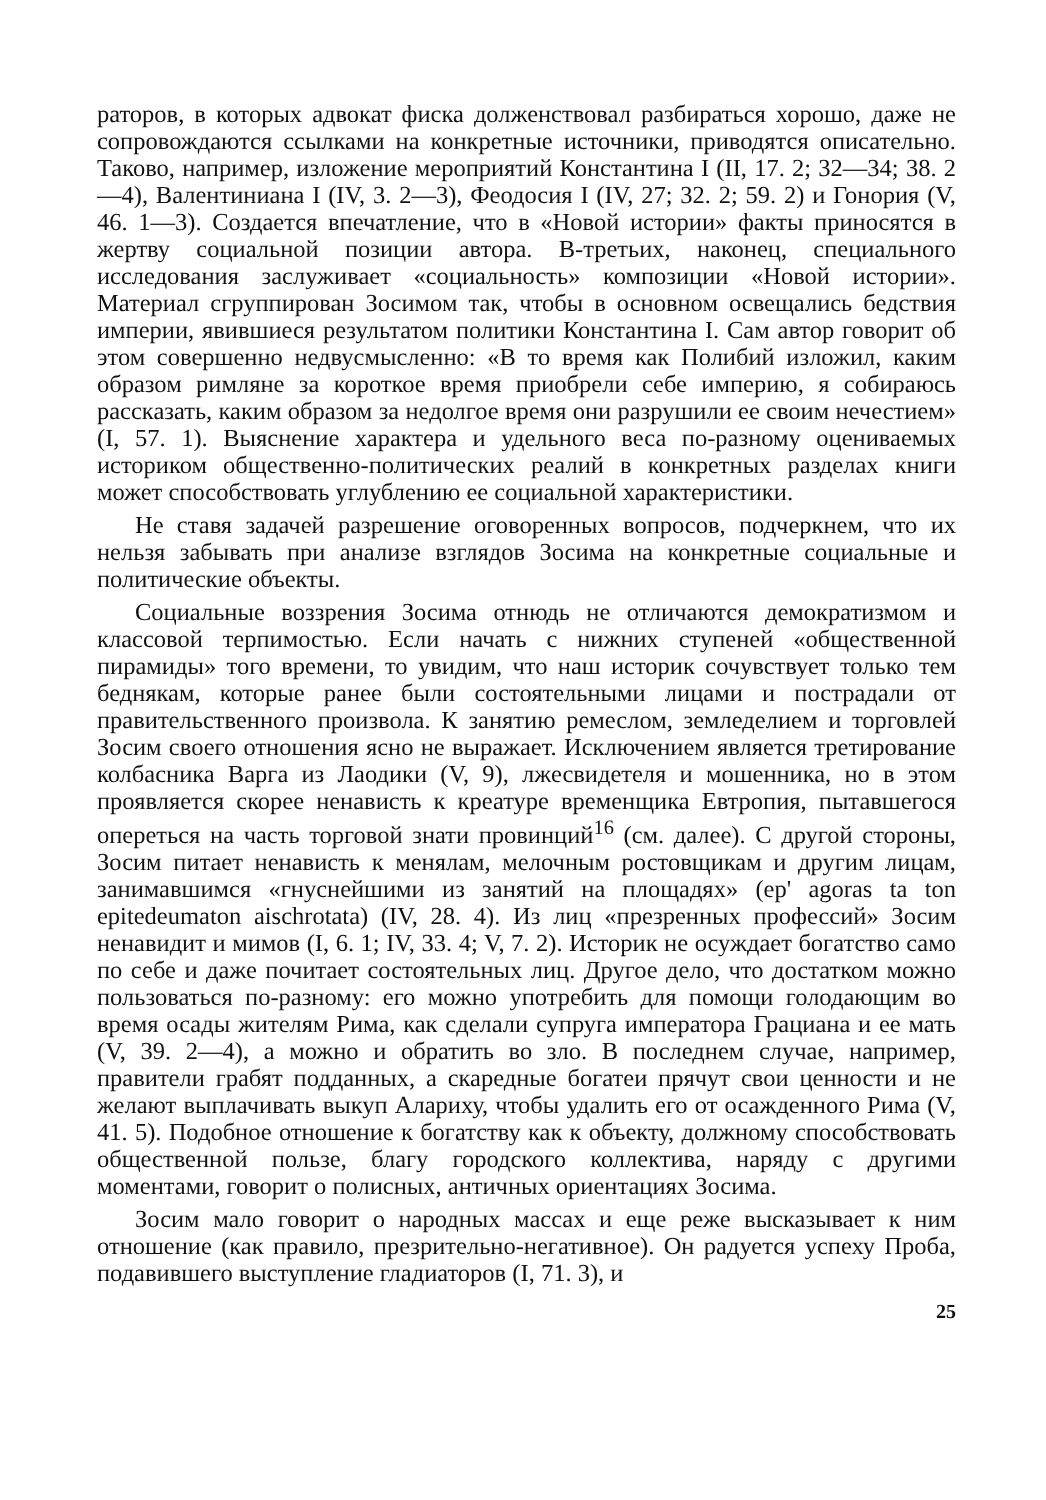раторов, в которых адвокат фиска долженствовал разбираться хорошо, даже не сопровождаются ссылками на конкретные источники, приводятся описательно. Таково, например, изложение мероприятий Константина I (II, 17. 2; 32—34; 38. 2—4), Валентиниана I (IV, 3. 2—3), Феодосия I (IV, 27; 32. 2; 59. 2) и Гонория (V, 46. 1—3). Создается впечатление, что в «Новой истории» факты приносятся в жертву социальной позиции автора. В-третьих, наконец, специального исследования заслуживает «социальность» композиции «Новой истории». Материал сгруппирован Зосимом так, чтобы в основном освещались бедствия империи, явившиеся результатом политики Константина I. Сам автор говорит об этом совершенно недвусмысленно: «В то время как Полибий изложил, каким образом римляне за короткое время приобрели себе империю, я собираюсь рассказать, каким образом за недолгое время они разрушили ее своим нечестием» (I, 57. 1). Выяснение характера и удельного веса по-разному оцениваемых историком общественно-политических реалий в конкретных разделах книги может способствовать углублению ее социальной характеристики.
Не ставя задачей разрешение оговоренных вопросов, подчеркнем, что их нельзя забывать при анализе взглядов Зосима на конкретные социальные и политические объекты.
Социальные воззрения Зосима отнюдь не отличаются демократизмом и классовой терпимостью. Если начать с нижних ступеней «общественной пирамиды» того времени, то увидим, что наш историк сочувствует только тем беднякам, которые ранее были состоятельными лицами и пострадали от правительственного произвола. К занятию ремеслом, земледелием и торговлей Зосим своего отношения ясно не выражает. Исключением является третирование колбасника Варга из Лаодики (V, 9), лжесвидетеля и мошенника, но в этом проявляется скорее ненависть к креатуре временщика Евтропия, пытавшегося опереться на часть торговой знати провинций<sup>16</sup> (см. далее). С другой стороны, Зосим питает ненависть к менялам, мелочным ростовщикам и другим лицам, занимавшимся «гнуснейшими из занятий на площадях» (ep' agoras ta ton epitedeumaton aischrotata) (IV, 28. 4). Из лиц «презренных профессий» Зосим ненавидит и мимов (I, 6. 1; IV, 33. 4; V, 7. 2). Историк не осуждает богатство само по себе и даже почитает состоятельных лиц. Другое дело, что достатком можно пользоваться по-разному: его можно употребить для помощи голодающим во время осады жителям Рима, как сделали супруга императора Грациана и ее мать (V, 39. 2—4), а можно и обратить во зло. В последнем случае, например, правители грабят подданных, а скаредные богатеи прячут свои ценности и не желают выплачивать выкуп Алариху, чтобы удалить его от осажденного Рима (V, 41. 5). Подобное отношение к богатству как к объекту, должному способствовать общественной пользе, благу городского коллектива, наряду с другими моментами, говорит о полисных, античных ориентациях Зосима.
Зосим мало говорит о народных массах и еще реже высказывает к ним отношение (как правило, презрительно-негативное). Он радуется успеху Проба, подавившего выступление гладиаторов (I, 71. 3), и
25